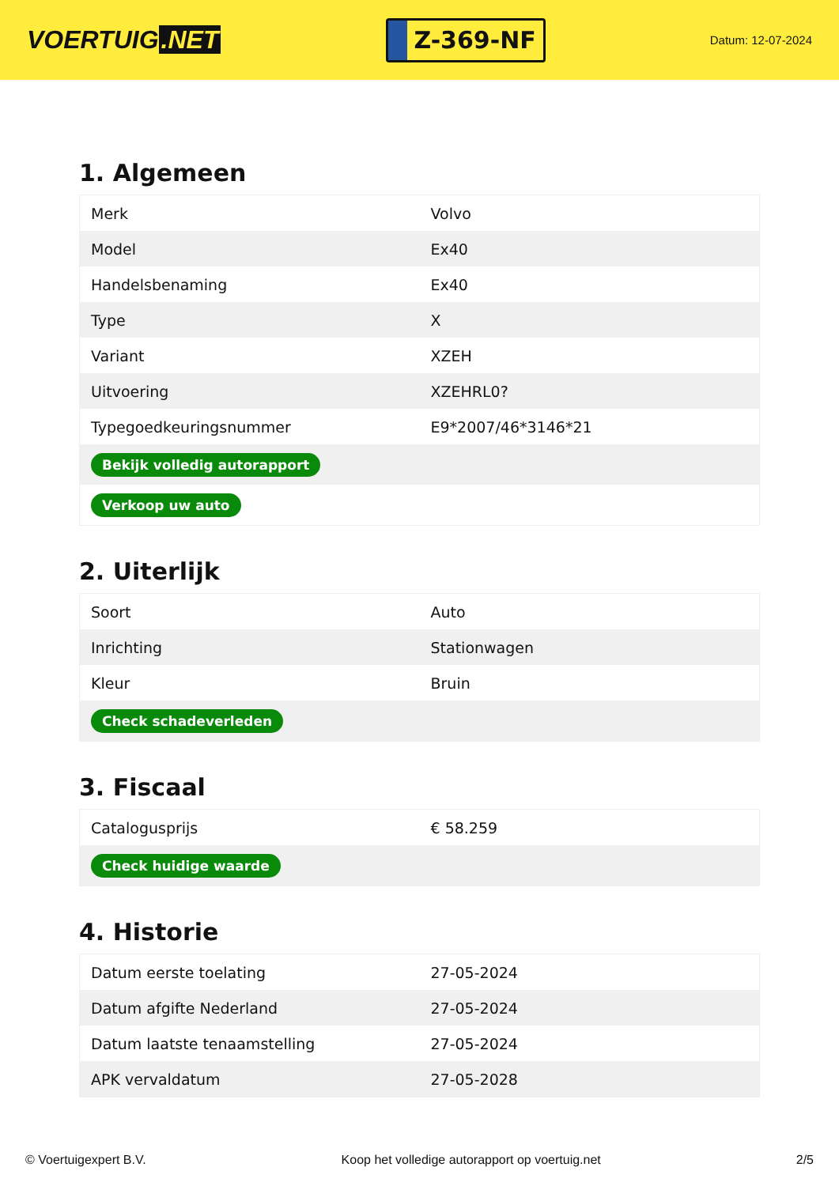VOERTUIG.NET
Z-369-NF
Datum: 12-07-2024
1. Algemeen
| Merk | Volvo |
| Model | Ex40 |
| Handelsbenaming | Ex40 |
| Type | X |
| Variant | XZEH |
| Uitvoering | XZEHRL0? |
| Typegoedkeuringsnummer | E9*2007/46*3146*21 |
| Bekijk volledig autorapport | |
| Verkoop uw auto | |
2. Uiterlijk
| Soort | Auto |
| Inrichting | Stationwagen |
| Kleur | Bruin |
| Check schadeverleden | |
3. Fiscaal
| Catalogusprijs | € 58.259 |
| Check huidige waarde | |
4. Historie
| Datum eerste toelating | 27-05-2024 |
| Datum afgifte Nederland | 27-05-2024 |
| Datum laatste tenaamstelling | 27-05-2024 |
| APK vervaldatum | 27-05-2028 |
© Voertuigexpert B.V. Koop het volledige autorapport op voertuig.net 2/5